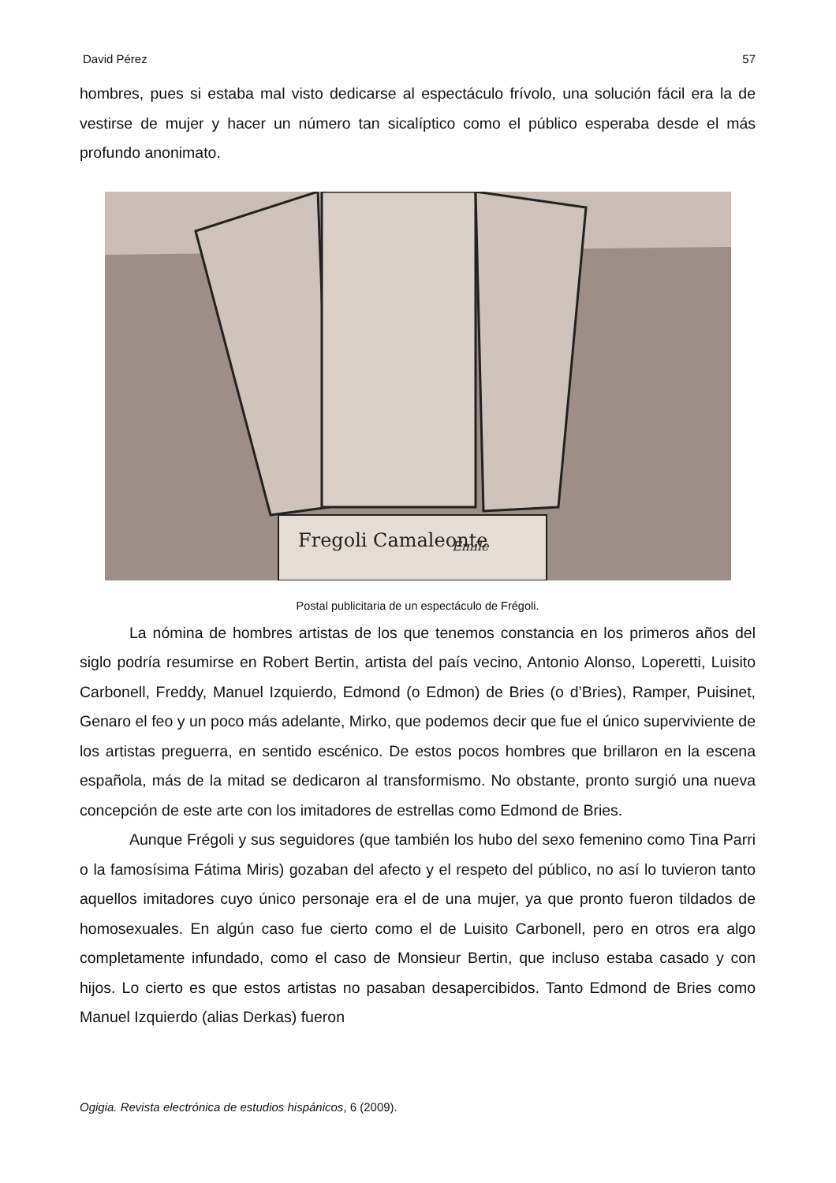David Pérez 57
hombres, pues si estaba mal visto dedicarse al espectáculo frívolo, una solución fácil era la de vestirse de mujer y hacer un número tan sicalíptico como el público esperaba desde el más profundo anonimato.
Fregoli Camaleonte
Emile
Postal publicitaria de un espectáculo de Frégoli.
La nómina de hombres artistas de los que tenemos constancia en los primeros años del siglo podría resumirse en Robert Bertin, artista del país vecino, Antonio Alonso, Loperetti, Luisito Carbonell, Freddy, Manuel Izquierdo, Edmond (o Edmon) de Bries (o d’Bries), Ramper, Puisinet, Genaro el feo y un poco más adelante, Mirko, que podemos decir que fue el único superviviente de los artistas preguerra, en sentido escénico. De estos pocos hombres que brillaron en la escena española, más de la mitad se dedicaron al transformismo. No obstante, pronto surgió una nueva concepción de este arte con los imitadores de estrellas como Edmond de Bries.
Aunque Frégoli y sus seguidores (que también los hubo del sexo femenino como Tina Parri o la famosísima Fátima Miris) gozaban del afecto y el respeto del público, no así lo tuvieron tanto aquellos imitadores cuyo único personaje era el de una mujer, ya que pronto fueron tildados de homosexuales. En algún caso fue cierto como el de Luisito Carbonell, pero en otros era algo completamente infundado, como el caso de Monsieur Bertin, que incluso estaba casado y con hijos. Lo cierto es que estos artistas no pasaban desapercibidos. Tanto Edmond de Bries como Manuel Izquierdo (alias Derkas) fueron
Ogigia. Revista electrónica de estudios hispánicos, 6 (2009).